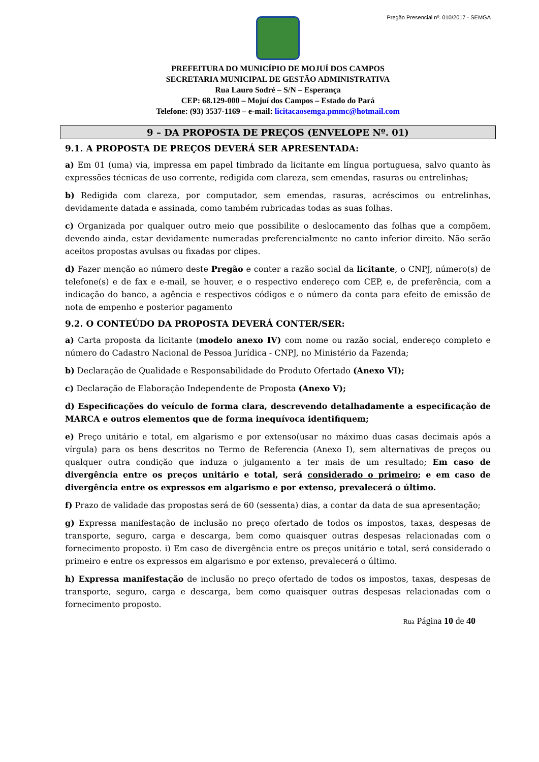Pregão Presencial nº. 010/2017 - SEMGA
PREFEITURA DO MUNICÍPIO DE MOJUÍ DOS CAMPOS
SECRETARIA MUNICIPAL DE GESTÃO ADMINISTRATIVA
Rua Lauro Sodré – S/N – Esperança
CEP: 68.129-000 – Mojuí dos Campos – Estado do Pará
Telefone: (93) 3537-1169 – e-mail: licitacaosemga.pmmc@hotmail.com
9 – DA PROPOSTA DE PREÇOS (ENVELOPE Nº. 01)
9.1. A PROPOSTA DE PREÇOS DEVERÁ SER APRESENTADA:
a) Em 01 (uma) via, impressa em papel timbrado da licitante em língua portuguesa, salvo quanto às expressões técnicas de uso corrente, redigida com clareza, sem emendas, rasuras ou entrelinhas;
b) Redigida com clareza, por computador, sem emendas, rasuras, acréscimos ou entrelinhas, devidamente datada e assinada, como também rubricadas todas as suas folhas.
c) Organizada por qualquer outro meio que possibilite o deslocamento das folhas que a compõem, devendo ainda, estar devidamente numeradas preferencialmente no canto inferior direito. Não serão aceitos propostas avulsas ou fixadas por clipes.
d) Fazer menção ao número deste Pregão e conter a razão social da licitante, o CNPJ, número(s) de telefone(s) e de fax e e-mail, se houver, e o respectivo endereço com CEP, e, de preferência, com a indicação do banco, a agência e respectivos códigos e o número da conta para efeito de emissão de nota de empenho e posterior pagamento
9.2. O CONTEÚDO DA PROPOSTA DEVERÁ CONTER/SER:
a) Carta proposta da licitante (modelo anexo IV) com nome ou razão social, endereço completo e número do Cadastro Nacional de Pessoa Jurídica - CNPJ, no Ministério da Fazenda;
b) Declaração de Qualidade e Responsabilidade do Produto Ofertado (Anexo VI);
c) Declaração de Elaboração Independente de Proposta (Anexo V);
d) Especificações do veículo de forma clara, descrevendo detalhadamente a especificação de MARCA e outros elementos que de forma inequívoca identifiquem;
e) Preço unitário e total, em algarismo e por extenso(usar no máximo duas casas decimais após a vírgula) para os bens descritos no Termo de Referencia (Anexo I), sem alternativas de preços ou qualquer outra condição que induza o julgamento a ter mais de um resultado; Em caso de divergência entre os preços unitário e total, será considerado o primeiro; e em caso de divergência entre os expressos em algarismo e por extenso, prevalecerá o último.
f) Prazo de validade das propostas será de 60 (sessenta) dias, a contar da data de sua apresentação;
g) Expressa manifestação de inclusão no preço ofertado de todos os impostos, taxas, despesas de transporte, seguro, carga e descarga, bem como quaisquer outras despesas relacionadas com o fornecimento proposto. i) Em caso de divergência entre os preços unitário e total, será considerado o primeiro e entre os expressos em algarismo e por extenso, prevalecerá o último.
h) Expressa manifestação de inclusão no preço ofertado de todos os impostos, taxas, despesas de transporte, seguro, carga e descarga, bem como quaisquer outras despesas relacionadas com o fornecimento proposto.
Rua Página 10 de 40